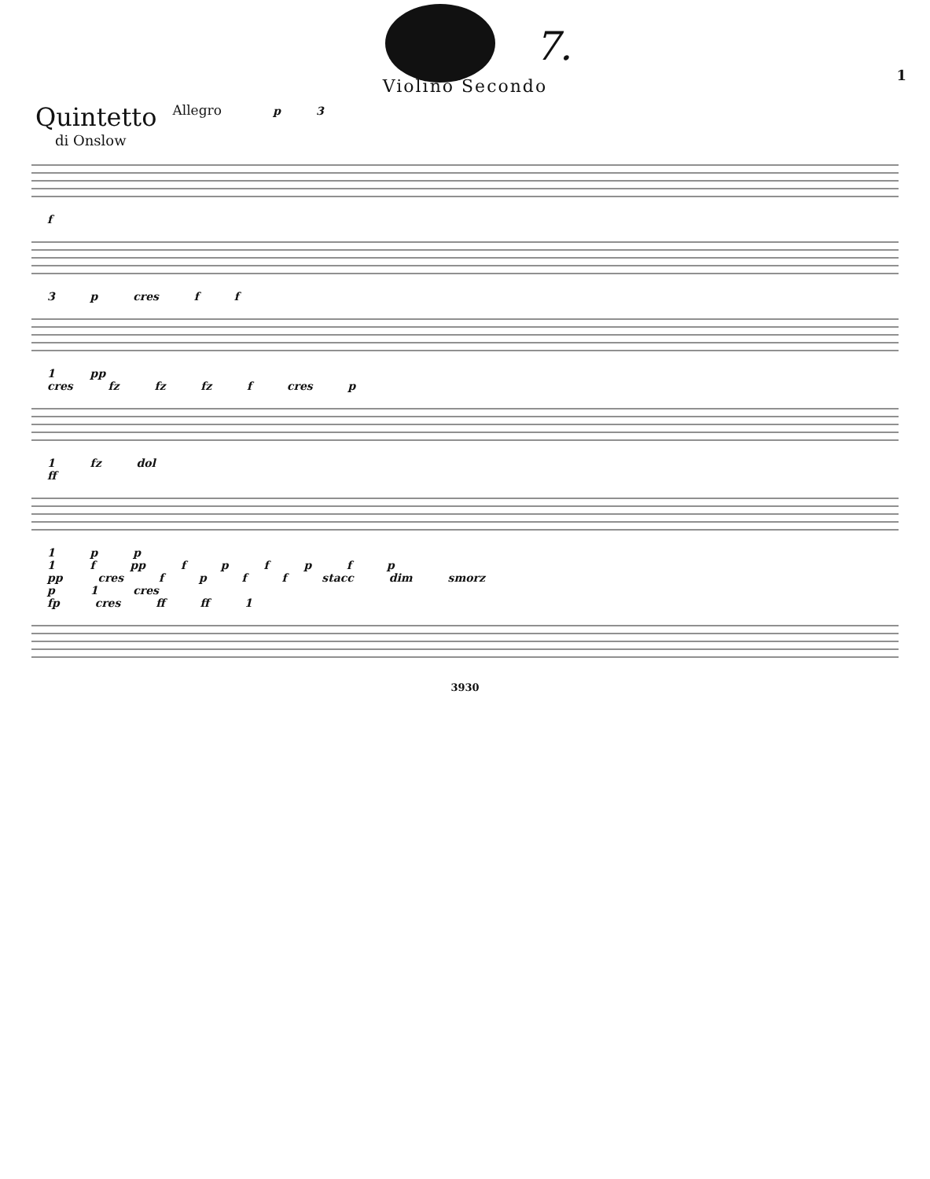7.
1
Violino Secondo
Quintetto
di Onslow
Allegro p 3
f
3 p cres f f
1 pp
cres fz fz fz f cres p
1 fz dol
ff
1 p p
1 f pp f p f p f p
pp cres f p f f stacc dim smorz
p 1 cres
fp cres ff ff 1
3930